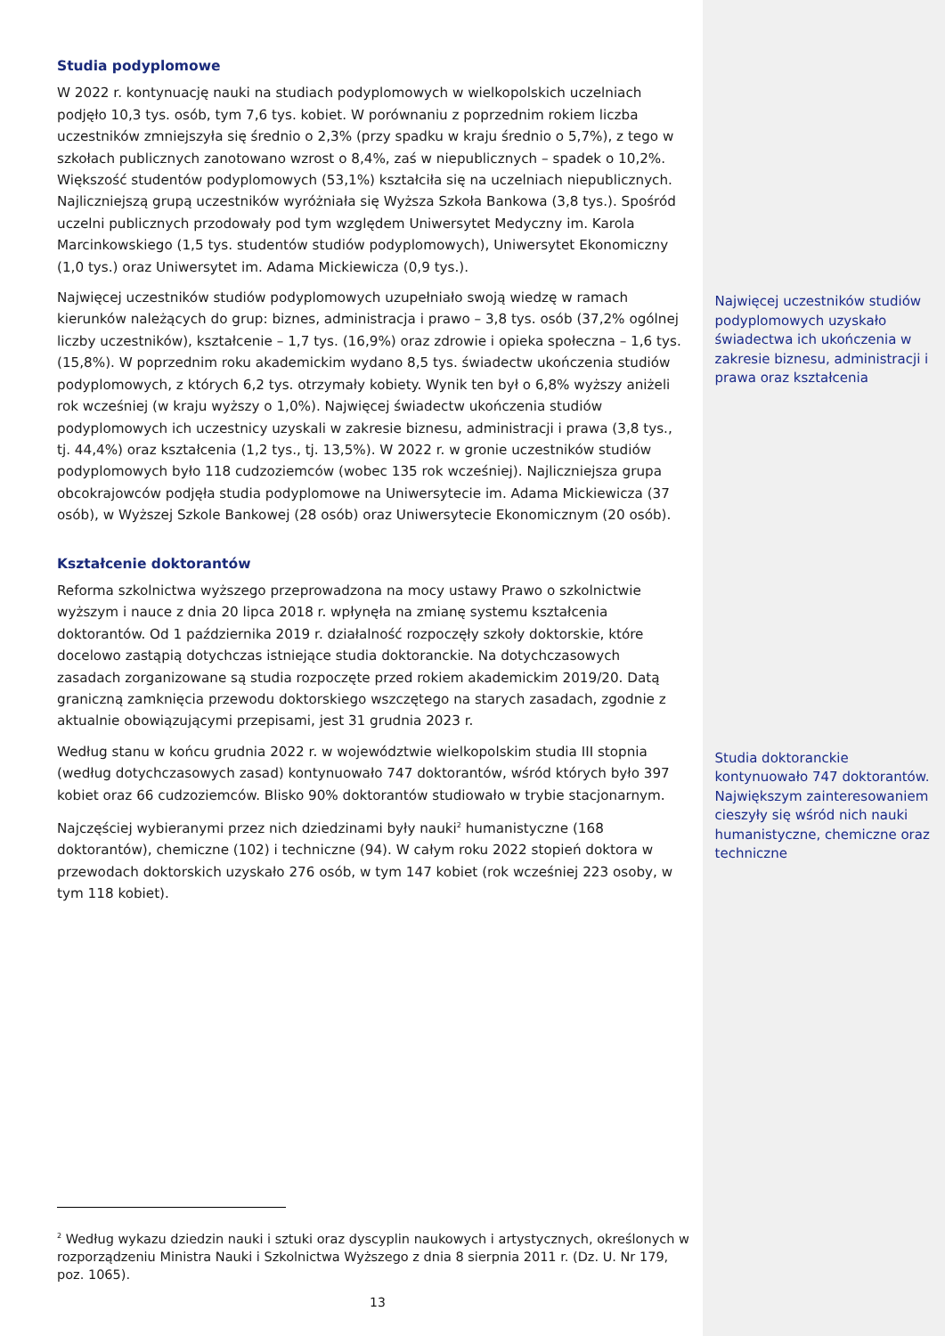Studia podyplomowe
W 2022 r. kontynuację nauki na studiach podyplomowych w wielkopolskich uczelniach podjęło 10,3 tys. osób, tym 7,6 tys. kobiet. W porównaniu z poprzednim rokiem liczba uczestników zmniejszyła się średnio o 2,3% (przy spadku w kraju średnio o 5,7%), z tego w szkołach publicznych zanotowano wzrost o 8,4%, zaś w niepublicznych – spadek o 10,2%. Większość studentów podyplomowych (53,1%) kształciła się na uczelniach niepublicznych. Najliczniejszą grupą uczestników wyróżniała się Wyższa Szkoła Bankowa (3,8 tys.). Spośród uczelni publicznych przodowały pod tym względem Uniwersytet Medyczny im. Karola Marcinkowskiego (1,5 tys. studentów studiów podyplomowych), Uniwersytet Ekonomiczny (1,0 tys.) oraz Uniwersytet im. Adama Mickiewicza (0,9 tys.).
Najwięcej uczestników studiów podyplomowych uzupełniało swoją wiedzę w ramach kierunków należących do grup: biznes, administracja i prawo – 3,8 tys. osób (37,2% ogólnej liczby uczestników), kształcenie – 1,7 tys. (16,9%) oraz zdrowie i opieka społeczna – 1,6 tys. (15,8%). W poprzednim roku akademickim wydano 8,5 tys. świadectw ukończenia studiów podyplomowych, z których 6,2 tys. otrzymały kobiety. Wynik ten był o 6,8% wyższy aniżeli rok wcześniej (w kraju wyższy o 1,0%). Najwięcej świadectw ukończenia studiów podyplomowych ich uczestnicy uzyskali w zakresie biznesu, administracji i prawa (3,8 tys., tj. 44,4%) oraz kształcenia (1,2 tys., tj. 13,5%). W 2022 r. w gronie uczestników studiów podyplomowych było 118 cudzoziemców (wobec 135 rok wcześniej). Najliczniejsza grupa obcokrajowców podjęła studia podyplomowe na Uniwersytecie im. Adama Mickiewicza (37 osób), w Wyższej Szkole Bankowej (28 osób) oraz Uniwersytecie Ekonomicznym (20 osób).
Kształcenie doktorantów
Reforma szkolnictwa wyższego przeprowadzona na mocy ustawy Prawo o szkolnictwie wyższym i nauce z dnia 20 lipca 2018 r. wpłynęła na zmianę systemu kształcenia doktorantów. Od 1 października 2019 r. działalność rozpoczęły szkoły doktorskie, które docelowo zastąpią dotychczas istniejące studia doktoranckie. Na dotychczasowych zasadach zorganizowane są studia rozpoczęte przed rokiem akademickim 2019/20. Datą graniczną zamknięcia przewodu doktorskiego wszczętego na starych zasadach, zgodnie z aktualnie obowiązującymi przepisami, jest 31 grudnia 2023 r.
Według stanu w końcu grudnia 2022 r. w województwie wielkopolskim studia III stopnia (według dotychczasowych zasad) kontynuowało 747 doktorantów, wśród których było 397 kobiet oraz 66 cudzoziemców. Blisko 90% doktorantów studiowało w trybie stacjonarnym.
Najczęściej wybieranymi przez nich dziedzinami były nauki<sup>2</sup> humanistyczne (168 doktorantów), chemiczne (102) i techniczne (94). W całym roku 2022 stopień doktora w przewodach doktorskich uzyskało 276 osób, w tym 147 kobiet (rok wcześniej 223 osoby, w tym 118 kobiet).
<sup>2</sup> Według wykazu dziedzin nauki i sztuki oraz dyscyplin naukowych i artystycznych, określonych w rozporządzeniu Ministra Nauki i Szkolnictwa Wyższego z dnia 8 sierpnia 2011 r. (Dz. U. Nr 179, poz. 1065).
13
Najwięcej uczestników studiów podyplomowych uzyskało świadectwa ich ukończenia w zakresie biznesu, administracji i prawa oraz kształcenia
Studia doktoranckie kontynuowało 747 doktorantów. Największym zainteresowaniem cieszyły się wśród nich nauki humanistyczne, chemiczne oraz techniczne